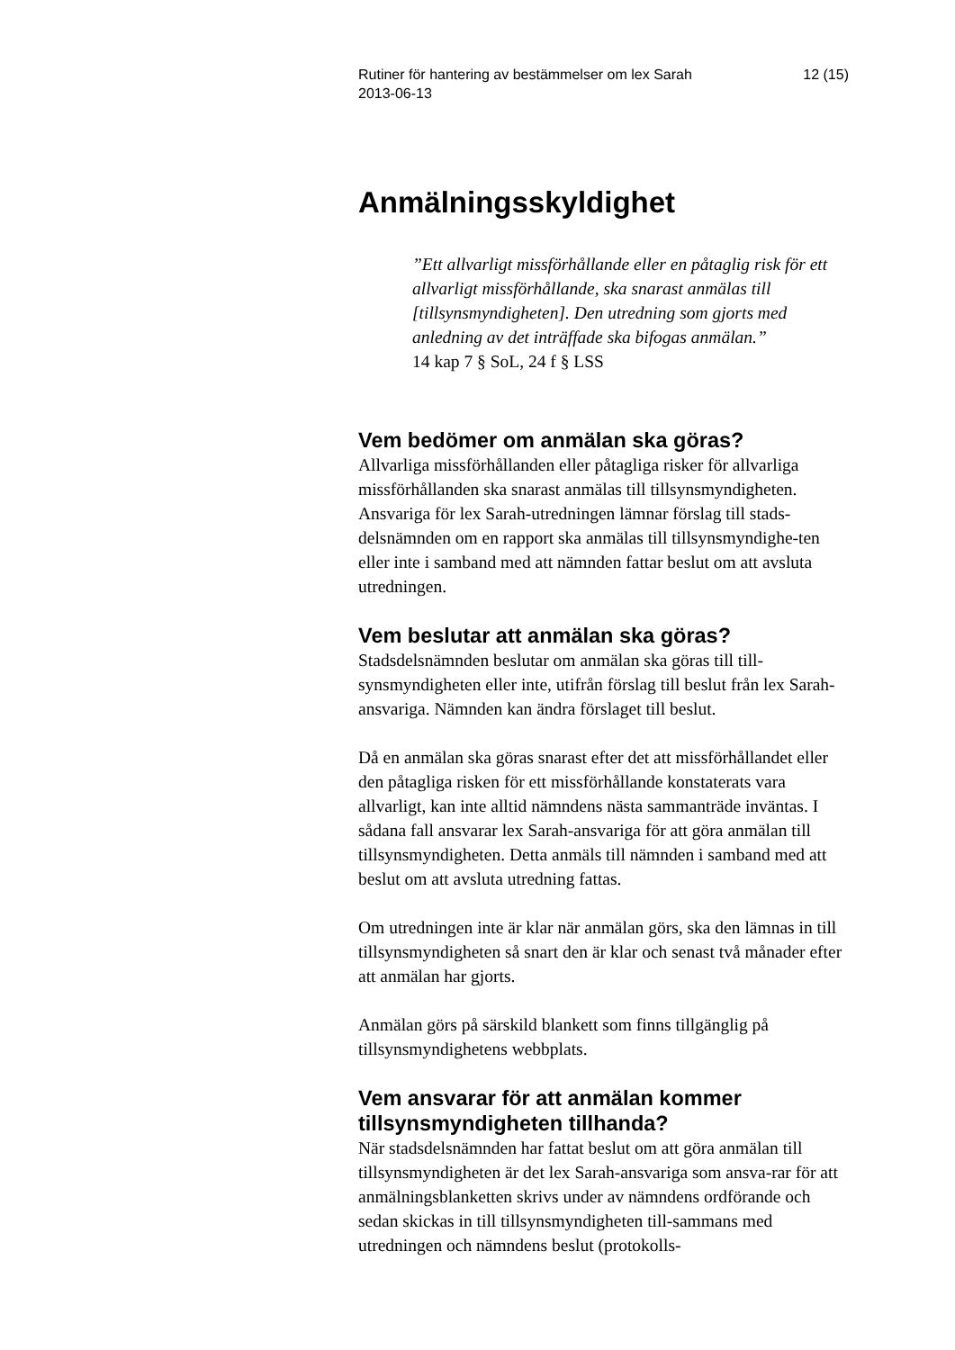Rutiner för hantering av bestämmelser om lex Sarah
2013-06-13
12 (15)
Anmälningsskyldighet
”Ett allvarligt missförhållande eller en påtaglig risk för ett allvarligt missförhållande, ska snarast anmälas till [tillsynsmyndigheten]. Den utredning som gjorts med anledning av det inträffade ska bifogas anmälan.”
14 kap 7 § SoL, 24 f § LSS
Vem bedömer om anmälan ska göras?
Allvarliga missförhållanden eller påtagliga risker för allvarliga missförhållanden ska snarast anmälas till tillsynsmyndigheten. Ansvariga för lex Sarah-utredningen lämnar förslag till stads-delsnämnden om en rapport ska anmälas till tillsynsmyndighe-ten eller inte i samband med att nämnden fattar beslut om att avsluta utredningen.
Vem beslutar att anmälan ska göras?
Stadsdelsnämnden beslutar om anmälan ska göras till till-synsmyndigheten eller inte, utifrån förslag till beslut från lex Sarah-ansvariga. Nämnden kan ändra förslaget till beslut.
Då en anmälan ska göras snarast efter det att missförhållandet eller den påtagliga risken för ett missförhållande konstaterats vara allvarligt, kan inte alltid nämndens nästa sammanträde inväntas. I sådana fall ansvarar lex Sarah-ansvariga för att göra anmälan till tillsynsmyndigheten. Detta anmäls till nämnden i samband med att beslut om att avsluta utredning fattas.
Om utredningen inte är klar när anmälan görs, ska den lämnas in till tillsynsmyndigheten så snart den är klar och senast två månader efter att anmälan har gjorts.
Anmälan görs på särskild blankett som finns tillgänglig på tillsynsmyndighetens webbplats.
Vem ansvarar för att anmälan kommer tillsynsmyndigheten tillhanda?
När stadsdelsnämnden har fattat beslut om att göra anmälan till tillsynsmyndigheten är det lex Sarah-ansvariga som ansva-rar för att anmälningsblanketten skrivs under av nämndens ordförande och sedan skickas in till tillsynsmyndigheten till-sammans med utredningen och nämndens beslut (protokolls-